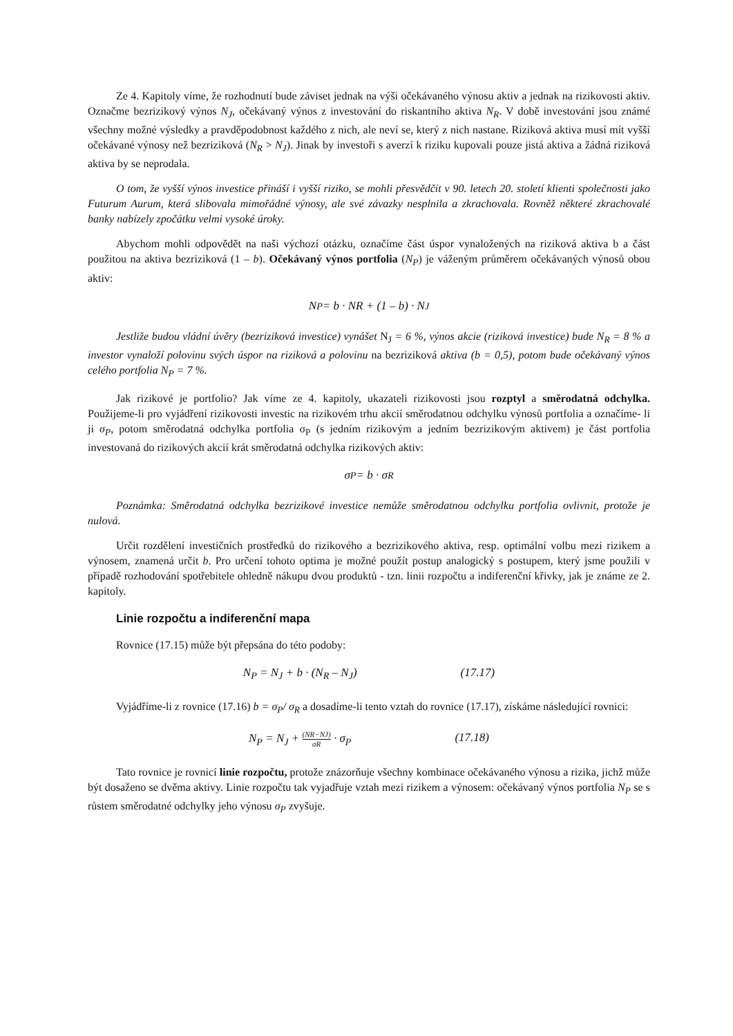Ze 4. Kapitoly víme, že rozhodnutí bude záviset jednak na výši očekávaného výnosu aktiv a jednak na rizikovosti aktiv. Označme bezrizikový výnos N<sub>J</sub>, očekávaný výnos z investování do riskantního aktiva N<sub>R</sub>. V době investování jsou známé všechny možné výsledky a pravděpodobnost každého z nich, ale neví se, který z nich nastane. Riziková aktiva musí mít vyšší očekávané výnosy než bezriziková (N<sub>R</sub> > N<sub>J</sub>). Jinak by investoři s averzí k riziku kupovali pouze jistá aktiva a žádná riziková aktiva by se neprodala.
O tom, že vyšší výnos investice přináší i vyšší riziko, se mohli přesvědčit v 90. letech 20. století klienti společnosti jako Futurum Aurum, která slibovala mimořádné výnosy, ale své závazky nesplnila a zkrachovala. Rovněž některé zkrachovalé banky nabízely zpočátku velmi vysoké úroky.
Abychom mohli odpovědět na naši výchozí otázku, označíme část úspor vynaložených na riziková aktiva b a část použitou na aktiva bezriziková (1 – b). Očekávaný výnos portfolia (N<sub>P</sub>) je váženým průměrem očekávaných výnosů obou aktiv:
N<sub>P</sub> = b · NR + (1 – b) · N<sub>J</sub>
Jestliže budou vládní úvěry (bezriziková investice) vynášet N<sub>J</sub> = 6 %, výnos akcie (riziková investice) bude N<sub>R</sub> = 8 % a investor vynaloží polovinu svých úspor na riziková a polovinu na bezriziková aktiva (b = 0,5), potom bude očekávaný výnos celého portfolia N<sub>P</sub> = 7 %.
Jak rizikové je portfolio? Jak víme ze 4. kapitoly, ukazateli rizikovosti jsou rozptyl a směrodatná odchylka. Použijeme-li pro vyjádření rizikovosti investic na rizikovém trhu akcií směrodatnou odchylku výnosů portfolia a označíme- li ji σ<sub>P</sub>, potom směrodatná odchylka portfolia σ<sub>P</sub> (s jedním rizikovým a jedním bezrizikovým aktivem) je část portfolia investovaná do rizikových akcií krát směrodatná odchylka rizikových aktiv:
σ<sub>P</sub> = b · σ<sub>R</sub>
Poznámka: Směrodatná odchylka bezrizikové investice nemůže směrodatnou odchylku portfolia ovlivnit, protože je nulová.
Určit rozdělení investičních prostředků do rizikového a bezrizikového aktiva, resp. optimální volbu mezi rizikem a výnosem, znamená určit b. Pro určení tohoto optima je možné použít postup analogický s postupem, který jsme použili v případě rozhodování spotřebitele ohledně nákupu dvou produktů - tzn. linii rozpočtu a indiferenční křivky, jak je známe ze 2. kapitoly.
Linie rozpočtu a indiferenční mapa
Rovnice (17.15) může být přepsána do této podoby:
N<sub>P</sub> = N<sub>J</sub> + b · (N<sub>R</sub> – N<sub>J</sub>) (17.17)
Vyjádříme-li z rovnice (17.16) b = σ<sub>P</sub>/ σ<sub>R</sub> a dosadíme-li tento vztah do rovnice (17.17), získáme následující rovnici:
N<sub>P</sub> = N<sub>J</sub> + (NR−NJ) σR · σ<sub>P</sub> (17.18)
Tato rovnice je rovnicí linie rozpočtu, protože znázorňuje všechny kombinace očekávaného výnosu a rizika, jichž může být dosaženo se dvěma aktivy. Linie rozpočtu tak vyjadřuje vztah mezi rizikem a výnosem: očekávaný výnos portfolia N<sub>P</sub> se s růstem směrodatné odchylky jeho výnosu σ<sub>P</sub> zvyšuje.